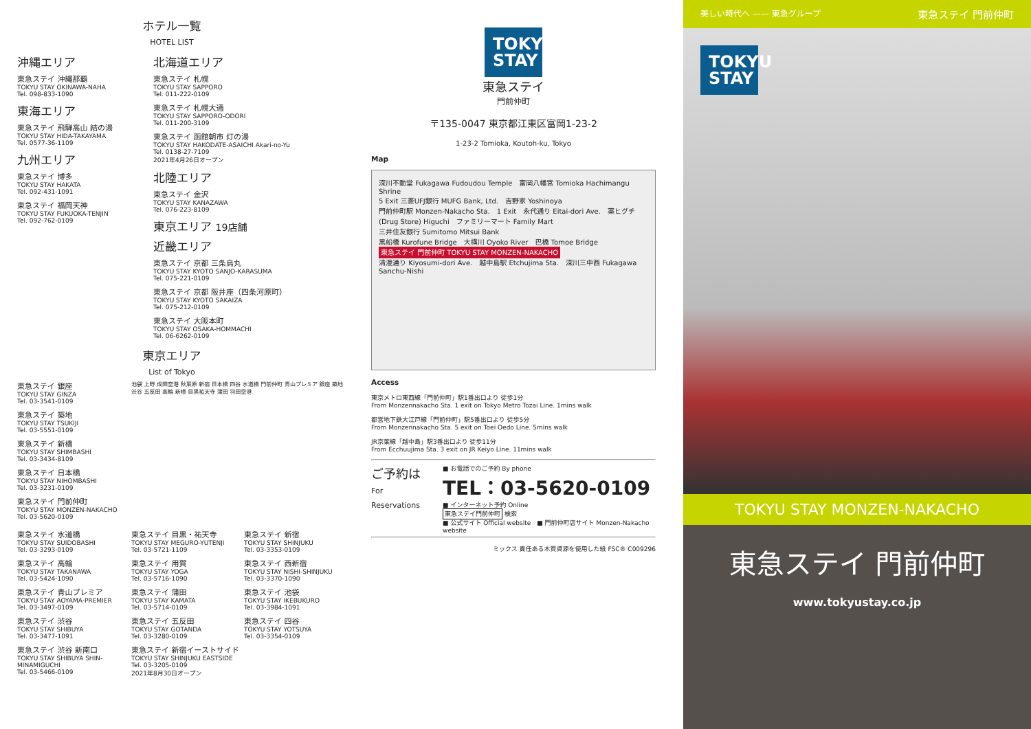ホテル一覧
HOTEL LIST
沖縄エリア
東急ステイ 沖縄那覇
TOKYU STAY OKINAWA-NAHA
Tel. 098-833-1090
東海エリア
東急ステイ 飛騨高山 結の湯
TOKYU STAY HIDA-TAKAYAMA
Tel. 0577-36-1109
九州エリア
東急ステイ 博多
TOKYU STAY HAKATA
Tel. 092-431-1091
東急ステイ 福岡天神
TOKYU STAY FUKUOKA-TENJIN
Tel. 092-762-0109
北海道エリア
東急ステイ 札幌
TOKYU STAY SAPPORO
Tel. 011-222-0109
東急ステイ 札幌大通
TOKYU STAY SAPPORO-ODORI
Tel. 011-200-3109
東急ステイ 函館朝市 灯の湯
TOKYU STAY HAKODATE-ASAICHI Akari-no-Yu
Tel. 0138-27-7109
2021年4月26日オープン
北陸エリア
東急ステイ 金沢
TOKYU STAY KANAZAWA
Tel. 076-223-8109
東京エリア 19店舗
近畿エリア
東急ステイ 京都 三条烏丸
TOKYU STAY KYOTO SANJO-KARASUMA
Tel. 075-221-0109
東急ステイ 京都 阪井座（四条河原町）
TOKYU STAY KYOTO SAKAIZA
Tel. 075-212-0109
東急ステイ 大阪本町
TOKYU STAY OSAKA-HOMMACHI
Tel. 06-6262-0109
東京エリア
List of Tokyo
東急ステイ 銀座
TOKYU STAY GINZA
Tel. 03-3541-0109
東急ステイ 築地
TOKYU STAY TSUKIJI
Tel. 03-5551-0109
東急ステイ 新橋
TOKYU STAY SHIMBASHI
Tel. 03-3434-8109
東急ステイ 日本橋
TOKYU STAY NIHOMBASHI
Tel. 03-3231-0109
東急ステイ 門前仲町
TOKYU STAY MONZEN-NAKACHO
Tel. 03-5620-0109
池袋 上野 成田空港 秋葉原 新宿 日本橋 四谷 水道橋 門前仲町 青山プレミア 銀座 築地 渋谷 五反田 高輪 新橋 目黒祐天寺 蒲田 羽田空港
東急ステイ 水道橋
TOKYU STAY SUIDOBASHI
Tel. 03-3293-0109
東急ステイ 高輪
TOKYU STAY TAKANAWA
Tel. 03-5424-1090
東急ステイ 青山プレミア
TOKYU STAY AOYAMA-PREMIER
Tel. 03-3497-0109
東急ステイ 渋谷
TOKYU STAY SHIBUYA
Tel. 03-3477-1091
東急ステイ 渋谷 新南口
TOKYU STAY SHIBUYA SHIN-MINAMIGUCHI
Tel. 03-5466-0109
東急ステイ 目黒・祐天寺
TOKYU STAY MEGURO-YUTENJI
Tel. 03-5721-1109
東急ステイ 用賀
TOKYU STAY YOGA
Tel. 03-5716-1090
東急ステイ 蒲田
TOKYU STAY KAMATA
Tel. 03-5714-0109
東急ステイ 五反田
TOKYU STAY GOTANDA
Tel. 03-3280-0109
東急ステイ 新宿イーストサイド
TOKYU STAY SHINJUKU EASTSIDE
Tel. 03-3205-0109
2021年8月30日オープン
東急ステイ 新宿
TOKYU STAY SHINJUKU
Tel. 03-3353-0109
東急ステイ 西新宿
TOKYU STAY NISHI-SHINJUKU
Tel. 03-3370-1090
東急ステイ 池袋
TOKYU STAY IKEBUKURO
Tel. 03-3984-1091
東急ステイ 四谷
TOKYU STAY YOTSUYA
Tel. 03-3354-0109
TOKYU STAY
東急ステイ
門前仲町
〒135-0047 東京都江東区富岡1-23-2
1-23-2 Tomioka, Koutoh-ku, Tokyo
Map
深川不動堂 Fukagawa Fudoudou Temple　富岡八幡宮 Tomioka Hachimangu Shrine
5 Exit 三菱UFJ銀行 MUFG Bank, Ltd.　吉野家 Yoshinoya
門前仲町駅 Monzen-Nakacho Sta.　1 Exit　永代通り Eitai-dori Ave.　薬ヒグチ (Drug Store) Higuchi　ファミリーマート Family Mart
三井住友銀行 Sumitomo Mitsui Bank
黒船橋 Kurofune Bridge　大横川 Oyoko River　巴橋 Tomoe Bridge
東急ステイ 門前仲町 TOKYU STAY MONZEN-NAKACHO
清澄通り Kiyosumi-dori Ave.　越中島駅 Etchujima Sta.　深川三中西 Fukagawa Sanchu-Nishi
Access
東京メトロ東西線「門前仲町」駅1番出口より 徒歩1分
From Monzennakacho Sta. 1 exit on Tokyo Metro Tozai Line. 1mins walk
都営地下鉄大江戸線「門前仲町」駅5番出口より 徒歩5分
From Monzennakacho Sta. 5 exit on Toei Oedo Line. 5mins walk
JR京葉線「越中島」駅3番出口より 徒歩11分
From Ecchuujima Sta. 3 exit on JR Keiyo Line. 11mins walk
ご予約は
For Reservations
■ お電話でのご予約 By phone
TEL：03-5620-0109
■ インターネット予約 Online
東急ステイ門前仲町 検索
■ 公式サイト Official website　■ 門前仲町店サイト Monzen-Nakacho website
ミックス 責任ある木質資源を使用した紙 FSC® C009296
美しい時代へ —— 東急グループ 東急ステイ 門前仲町
TOKYU STAY
TOKYU STAY MONZEN-NAKACHO
東急ステイ 門前仲町
www.tokyustay.co.jp